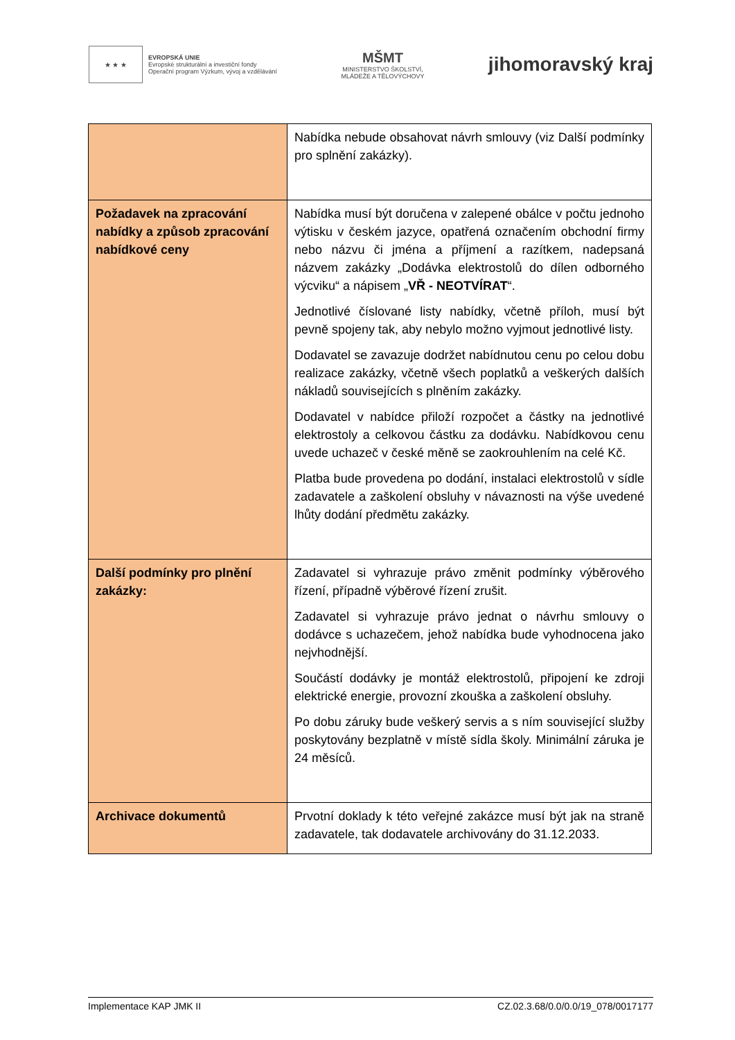★ ★ ★
EVROPSKÁ UNIE
Evropské strukturální a investiční fondy
Operační program Výzkum, vývoj a vzdělávání
MŠMT
MINISTERSTVO ŠKOLSTVÍ,
MLÁDEŽE A TĚLOVÝCHOVY
jihomoravský kraj
| | Nabídka nebude obsahovat návrh smlouvy (viz Další podmínky pro splnění zakázky). |
| Požadavek na zpracování nabídky a způsob zpracování nabídkové ceny | Nabídka musí být doručena v zalepené obálce v počtu jednoho výtisku v českém jazyce, opatřená označením obchodní firmy nebo názvu či jména a příjmení a razítkem, nadepsaná názvem zakázky „Dodávka elektrostolů do dílen odborného výcviku“ a nápisem „ VŘ - NEOTVÍRAT “. Jednotlivé číslované listy nabídky, včetně příloh, musí být pevně spojeny tak, aby nebylo možno vyjmout jednotlivé listy. Dodavatel se zavazuje dodržet nabídnutou cenu po celou dobu realizace zakázky, včetně všech poplatků a veškerých dalších nákladů souvisejících s plněním zakázky. Dodavatel v nabídce přiloží rozpočet a částky na jednotlivé elektrostoly a celkovou částku za dodávku. Nabídkovou cenu uvede uchazeč v české měně se zaokrouhlením na celé Kč. Platba bude provedena po dodání, instalaci elektrostolů v sídle zadavatele a zaškolení obsluhy v návaznosti na výše uvedené lhůty dodání předmětu zakázky. |
| Další podmínky pro plnění zakázky: | Zadavatel si vyhrazuje právo změnit podmínky výběrového řízení, případně výběrové řízení zrušit. Zadavatel si vyhrazuje právo jednat o návrhu smlouvy o dodávce s uchazečem, jehož nabídka bude vyhodnocena jako nejvhodnější. Součástí dodávky je montáž elektrostolů, připojení ke zdroji elektrické energie, provozní zkouška a zaškolení obsluhy. Po dobu záruky bude veškerý servis a s ním související služby poskytovány bezplatně v místě sídla školy. Minimální záruka je 24 měsíců. |
| Archivace dokumentů | Prvotní doklady k této veřejné zakázce musí být jak na straně zadavatele, tak dodavatele archivovány do 31.12.2033. |
Implementace KAP JMK II CZ.02.3.68/0.0/0.0/19_078/0017177